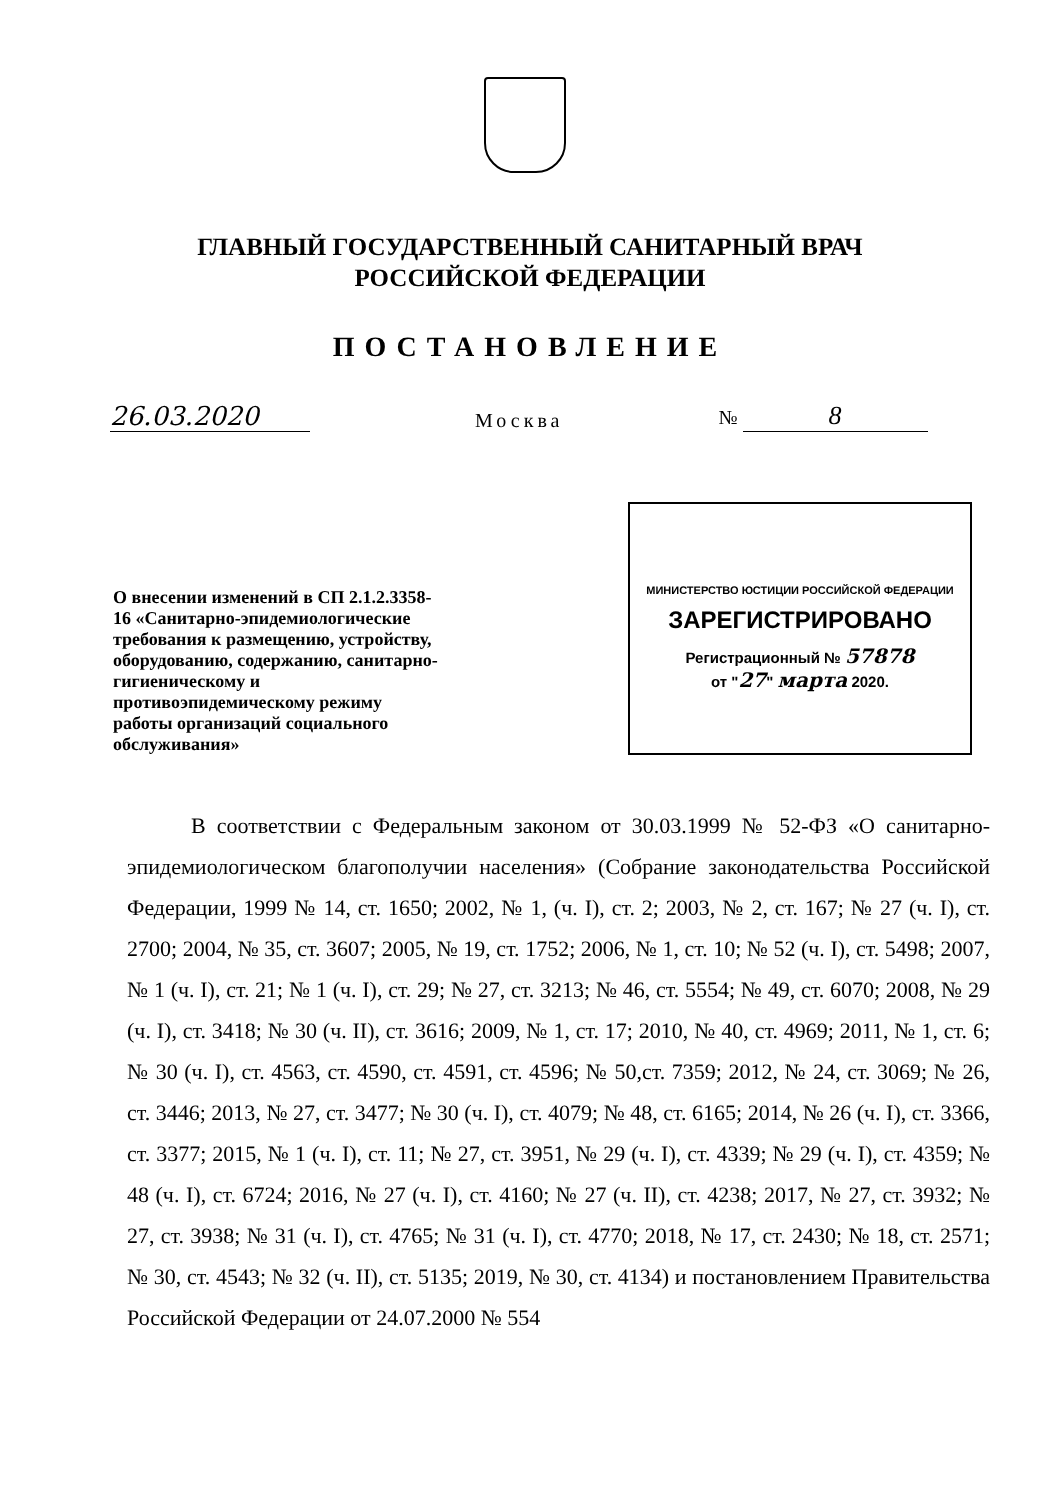ГЛАВНЫЙ ГОСУДАРСТВЕННЫЙ САНИТАРНЫЙ ВРАЧ
РОССИЙСКОЙ ФЕДЕРАЦИИ
ПОСТАНОВЛЕНИЕ
26.03.2020
Москва
№ 8
О внесении изменений в СП 2.1.2.3358-16 «Санитарно-эпидемиологические требования к размещению, устройству, оборудованию, содержанию, санитарно-гигиеническому и противоэпидемическому режиму работы организаций социального обслуживания»
МИНИСТЕРСТВО ЮСТИЦИИ РОССИЙСКОЙ ФЕДЕРАЦИИ
ЗАРЕГИСТРИРОВАНО
Регистрационный № 57878
от "27" марта 2020.
В соответствии с Федеральным законом от 30.03.1999 № 52-ФЗ «О санитарно-эпидемиологическом благополучии населения» (Собрание законодательства Российской Федерации, 1999 № 14, ст. 1650; 2002, № 1, (ч. I), ст. 2; 2003, № 2, ст. 167; № 27 (ч. I), ст. 2700; 2004, № 35, ст. 3607; 2005, № 19, ст. 1752; 2006, № 1, ст. 10; № 52 (ч. I), ст. 5498; 2007, № 1 (ч. I), ст. 21; № 1 (ч. I), ст. 29; № 27, ст. 3213; № 46, ст. 5554; № 49, ст. 6070; 2008, № 29 (ч. I), ст. 3418; № 30 (ч. II), ст. 3616; 2009, № 1, ст. 17; 2010, № 40, ст. 4969; 2011, № 1, ст. 6; № 30 (ч. I), ст. 4563, ст. 4590, ст. 4591, ст. 4596; № 50,ст. 7359; 2012, № 24, ст. 3069; № 26, ст. 3446; 2013, № 27, ст. 3477; № 30 (ч. I), ст. 4079; № 48, ст. 6165; 2014, № 26 (ч. I), ст. 3366, ст. 3377; 2015, № 1 (ч. I), ст. 11; № 27, ст. 3951, № 29 (ч. I), ст. 4339; № 29 (ч. I), ст. 4359; № 48 (ч. I), ст. 6724; 2016, № 27 (ч. I), ст. 4160; № 27 (ч. II), ст. 4238; 2017, № 27, ст. 3932; № 27, ст. 3938; № 31 (ч. I), ст. 4765; № 31 (ч. I), ст. 4770; 2018, № 17, ст. 2430; № 18, ст. 2571; № 30, ст. 4543; № 32 (ч. II), ст. 5135; 2019, № 30, ст. 4134) и постановлением Правительства Российской Федерации от 24.07.2000 № 554